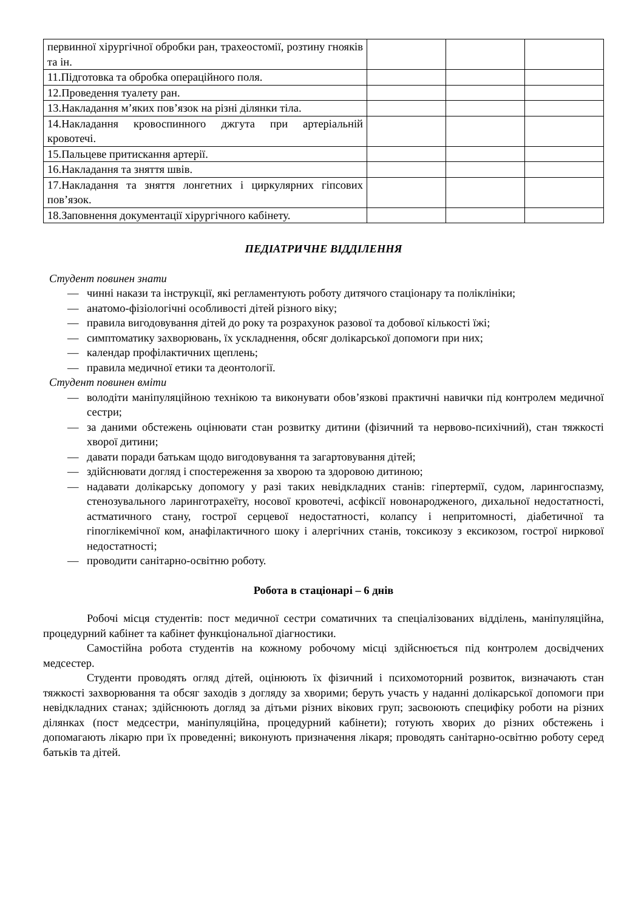| первинної хірургічної обробки ран, трахеостомії, розтину гнояків та ін. | | | |
| 11.Підготовка та обробка операційного поля. | | | |
| 12.Проведення туалету ран. | | | |
| 13.Накладання м’яких пов’язок на різні ділянки тіла. | | | |
| 14.Накладання кровоспинного джгута при артеріальній кровотечі. | | | |
| 15.Пальцеве притискання артерії. | | | |
| 16.Накладання та зняття швів. | | | |
| 17.Накладання та зняття лонгетних і циркулярних гіпсових пов’язок. | | | |
| 18.Заповнення документації хірургічного кабінету. | | | |
ПЕДІАТРИЧНЕ ВІДДІЛЕННЯ
Студент повинен знати
— чинні накази та інструкції, які регламентують роботу дитячого стаціонару та поліклініки;
— анатомо-фізіологічні особливості дітей різного віку;
— правила вигодовування дітей до року та розрахунок разової та добової кількості їжі;
— симптоматику захворювань, їх ускладнення, обсяг долікарської допомоги при них;
— календар профілактичних щеплень;
— правила медичної етики та деонтології.
Студент повинен вміти
— володіти маніпуляційною технікою та виконувати обов’язкові практичні навички під контролем медичної сестри;
— за даними обстежень оцінювати стан розвитку дитини (фізичний та нервово-психічний), стан тяжкості хворої дитини;
— давати поради батькам щодо вигодовування та загартовування дітей;
— здійснювати догляд і спостереження за хворою та здоровою дитиною;
— надавати долікарську допомогу у разі таких невідкладних станів: гіпертермії, судом, ларингоспазму, стенозувального ларинготрахеїту, носової кровотечі, асфіксії новонародженого, дихальної недостатності, астматичного стану, гострої серцевої недостатності, колапсу і непритомності, діабетичної та гіпоглікемічної ком, анафілактичного шоку і алергічних станів, токсикозу з ексикозом, гострої ниркової недостатності;
— проводити санітарно-освітню роботу.
Робота в стаціонарі – 6 днів
Робочі місця студентів: пост медичної сестри соматичних та спеціалізованих відділень, маніпуляційна, процедурний кабінет та кабінет функціональної діагностики.
Самостійна робота студентів на кожному робочому місці здійснюється під контролем досвідчених медсестер.
Студенти проводять огляд дітей, оцінюють їх фізичний і психомоторний розвиток, визначають стан тяжкості захворювання та обсяг заходів з догляду за хворими; беруть участь у наданні долікарської допомоги при невідкладних станах; здійснюють догляд за дітьми різних вікових груп; засвоюють специфіку роботи на різних ділянках (пост медсестри, маніпуляційна, процедурний кабінети); готують хворих до різних обстежень і допомагають лікарю при їх проведенні; виконують призначення лікаря; проводять санітарно-освітню роботу серед батьків та дітей.